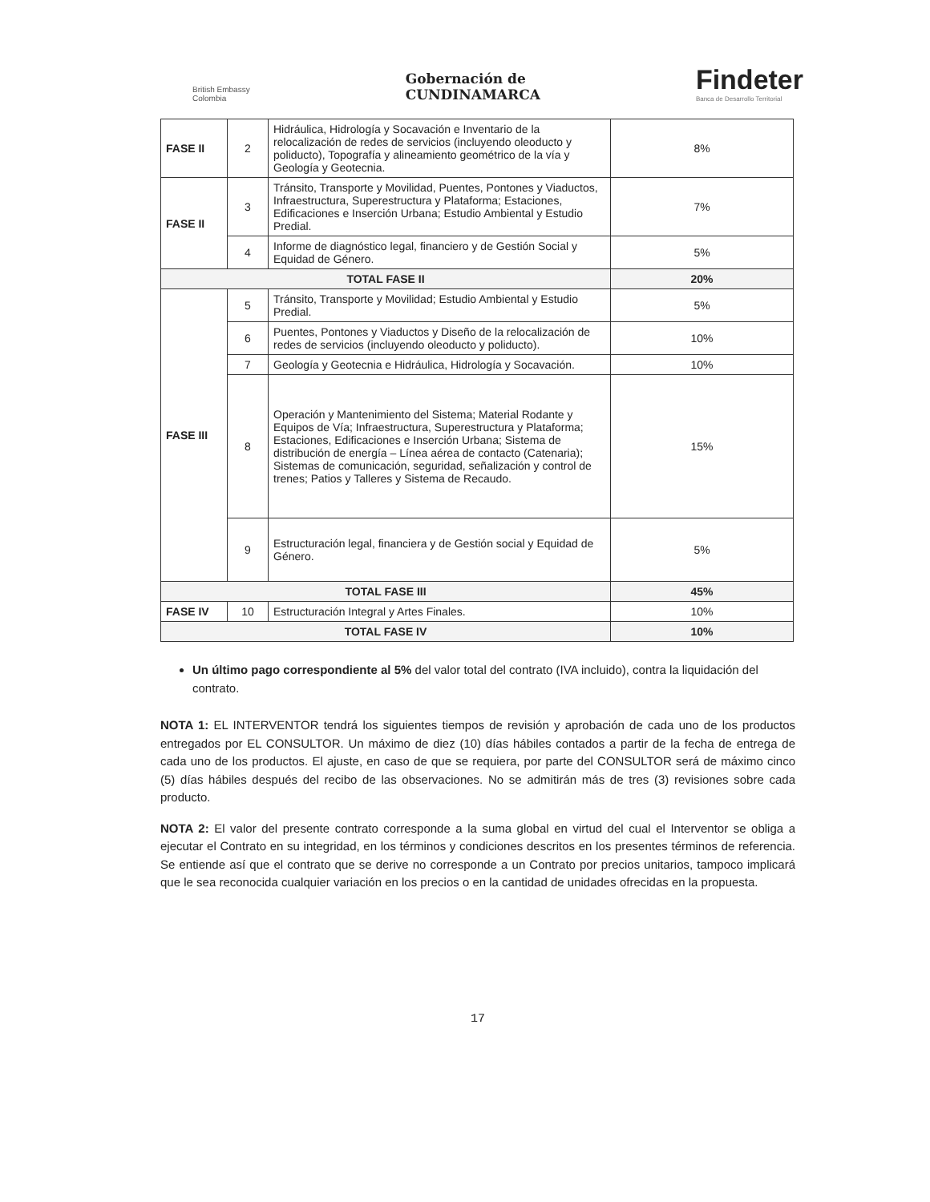British Embassy
Colombia
Gobernación de
CUNDINAMARCA
Findeter
Banca de Desarrollo Territorial
| FASE II | 2 | Hidráulica, Hidrología y Socavación e Inventario de la relocalización de redes de servicios (incluyendo oleoducto y poliducto), Topografía y alineamiento geométrico de la vía y Geología y Geotecnia. | 8% |
| FASE II | 3 | Tránsito, Transporte y Movilidad, Puentes, Pontones y Viaductos, Infraestructura, Superestructura y Plataforma; Estaciones, Edificaciones e Inserción Urbana; Estudio Ambiental y Estudio Predial. | 7% |
| | 4 | Informe de diagnóstico legal, financiero y de Gestión Social y Equidad de Género. | 5% |
| TOTAL FASE II | | | 20% |
| FASE III | 5 | Tránsito, Transporte y Movilidad; Estudio Ambiental y Estudio Predial. | 5% |
| | 6 | Puentes, Pontones y Viaductos y Diseño de la relocalización de redes de servicios (incluyendo oleoducto y poliducto). | 10% |
| | 7 | Geología y Geotecnia e Hidráulica, Hidrología y Socavación. | 10% |
| | 8 | Operación y Mantenimiento del Sistema; Material Rodante y Equipos de Vía; Infraestructura, Superestructura y Plataforma; Estaciones, Edificaciones e Inserción Urbana; Sistema de distribución de energía – Línea aérea de contacto (Catenaria); Sistemas de comunicación, seguridad, señalización y control de trenes; Patios y Talleres y Sistema de Recaudo. | 15% |
| | 9 | Estructuración legal, financiera y de Gestión social y Equidad de Género. | 5% |
| TOTAL FASE III | | | 45% |
| FASE IV | 10 | Estructuración Integral y Artes Finales. | 10% |
| TOTAL FASE IV | | | 10% |
Un último pago correspondiente al 5% del valor total del contrato (IVA incluido), contra la liquidación del contrato.
NOTA 1: EL INTERVENTOR tendrá los siguientes tiempos de revisión y aprobación de cada uno de los productos entregados por EL CONSULTOR. Un máximo de diez (10) días hábiles contados a partir de la fecha de entrega de cada uno de los productos. El ajuste, en caso de que se requiera, por parte del CONSULTOR será de máximo cinco (5) días hábiles después del recibo de las observaciones. No se admitirán más de tres (3) revisiones sobre cada producto.
NOTA 2: El valor del presente contrato corresponde a la suma global en virtud del cual el Interventor se obliga a ejecutar el Contrato en su integridad, en los términos y condiciones descritos en los presentes términos de referencia. Se entiende así que el contrato que se derive no corresponde a un Contrato por precios unitarios, tampoco implicará que le sea reconocida cualquier variación en los precios o en la cantidad de unidades ofrecidas en la propuesta.
17